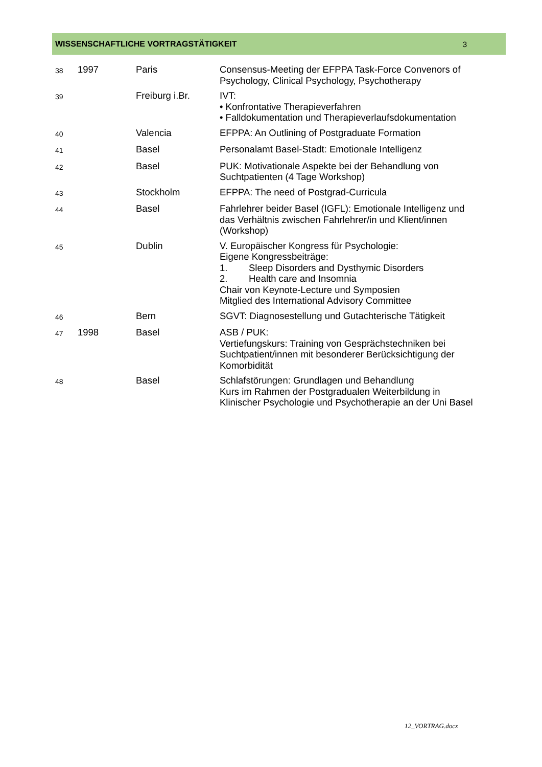WISSENSCHAFTLICHE VORTRAGSTÄTIGKEIT 3
| 38 | 1997 | Paris | Consensus-Meeting der EFPPA Task-Force Convenors of Psychology, Clinical Psychology, Psychotherapy |
| 39 | | Freiburg i.Br. | IVT: • Konfrontative Therapieverfahren • Falldokumentation und Therapieverlaufsdokumentation |
| 40 | | Valencia | EFPPA: An Outlining of Postgraduate Formation |
| 41 | | Basel | Personalamt Basel-Stadt: Emotionale Intelligenz |
| 42 | | Basel | PUK: Motivationale Aspekte bei der Behandlung von Suchtpatienten (4 Tage Workshop) |
| 43 | | Stockholm | EFPPA: The need of Postgrad-Curricula |
| 44 | | Basel | Fahrlehrer beider Basel (IGFL): Emotionale Intelligenz und das Verhältnis zwischen Fahrlehrer/in und Klient/innen (Workshop) |
| 45 | | Dublin | V. Europäischer Kongress für Psychologie: Eigene Kongressbeiträge: 1. Sleep Disorders and Dysthymic Disorders 2. Health care and Insomnia Chair von Keynote-Lecture und Symposien Mitglied des International Advisory Committee |
| 46 | | Bern | SGVT: Diagnosestellung und Gutachterische Tätigkeit |
| 47 | 1998 | Basel | ASB / PUK: Vertiefungskurs: Training von Gesprächstechniken bei Suchtpatient/innen mit besonderer Berücksichtigung der Komorbidität |
| 48 | | Basel | Schlafstörungen: Grundlagen und Behandlung Kurs im Rahmen der Postgradualen Weiterbildung in Klinischer Psychologie und Psychotherapie an der Uni Basel |
12_VORTRAG.docx